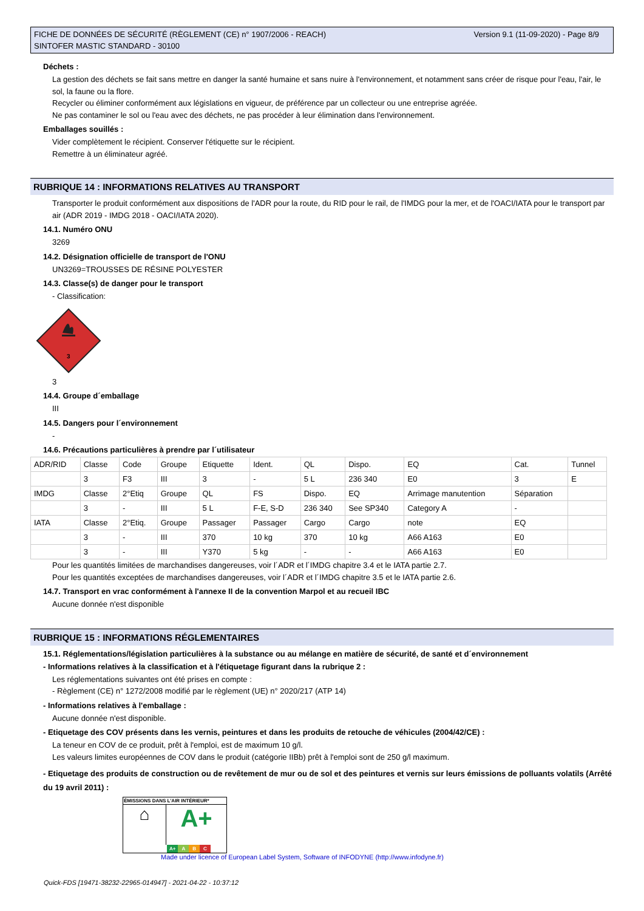FICHE DE DONNÉES DE SÉCURITÉ (RÈGLEMENT (CE) n° 1907/2006 - REACH)
SINTOFER MASTIC STANDARD - 30100
Version 9.1 (11-09-2020) - Page 8/9
Déchets :
La gestion des déchets se fait sans mettre en danger la santé humaine et sans nuire à l'environnement, et notamment sans créer de risque pour l'eau, l'air, le sol, la faune ou la flore.
Recycler ou éliminer conformément aux législations en vigueur, de préférence par un collecteur ou une entreprise agréée.
Ne pas contaminer le sol ou l'eau avec des déchets, ne pas procéder à leur élimination dans l'environnement.
Emballages souillés :
Vider complètement le récipient. Conserver l'étiquette sur le récipient.
Remettre à un éliminateur agréé.
RUBRIQUE 14 : INFORMATIONS RELATIVES AU TRANSPORT
Transporter le produit conformément aux dispositions de l'ADR pour la route, du RID pour le rail, de l'IMDG pour la mer, et de l'OACI/IATA pour le transport par air (ADR 2019 - IMDG 2018 - OACI/IATA 2020).
14.1. Numéro ONU
3269
14.2. Désignation officielle de transport de l'ONU
UN3269=TROUSSES DE RÉSINE POLYESTER
14.3. Classe(s) de danger pour le transport
- Classification:
3
3
14.4. Groupe d´emballage
III
14.5. Dangers pour l´environnement
-
14.6. Précautions particulières à prendre par l´utilisateur
| ADR/RID | Classe | Code | Groupe | Etiquette | Ident. | QL | Dispo. | EQ | Cat. | Tunnel |
| | 3 | F3 | III | 3 | - | 5 L | 236 340 | E0 | 3 | E |
| IMDG | Classe | 2°Etiq | Groupe | QL | FS | Dispo. | EQ | Arrimage manutention | Séparation | |
| | 3 | - | III | 5 L | F-E, S-D | 236 340 | See SP340 | Category A | - | |
| IATA | Classe | 2°Etiq. | Groupe | Passager | Passager | Cargo | Cargo | note | EQ | |
| | 3 | - | III | 370 | 10 kg | 370 | 10 kg | A66 A163 | E0 | |
| | 3 | - | III | Y370 | 5 kg | - | - | A66 A163 | E0 | |
Pour les quantités limitées de marchandises dangereuses, voir l´ADR et l´IMDG chapitre 3.4 et le IATA partie 2.7.
Pour les quantités exceptées de marchandises dangereuses, voir l´ADR et l´IMDG chapitre 3.5 et le IATA partie 2.6.
14.7. Transport en vrac conformément à l'annexe II de la convention Marpol et au recueil IBC
Aucune donnée n'est disponible
RUBRIQUE 15 : INFORMATIONS RÉGLEMENTAIRES
15.1. Réglementations/législation particulières à la substance ou au mélange en matière de sécurité, de santé et d´environnement
- Informations relatives à la classification et à l'étiquetage figurant dans la rubrique 2 :
Les réglementations suivantes ont été prises en compte :
- Règlement (CE) n° 1272/2008 modifié par le règlement (UE) n° 2020/217 (ATP 14)
- Informations relatives à l'emballage :
Aucune donnée n'est disponible.
- Etiquetage des COV présents dans les vernis, peintures et dans les produits de retouche de véhicules (2004/42/CE) :
La teneur en COV de ce produit, prêt à l'emploi, est de maximum 10 g/l.
Les valeurs limites européennes de COV dans le produit (catégorie IIBb) prêt à l'emploi sont de 250 g/l maximum.
- Etiquetage des produits de construction ou de revêtement de mur ou de sol et des peintures et vernis sur leurs émissions de polluants volatils (Arrêté du 19 avril 2011) :
ÉMISSIONS DANS L'AIR INTÉRIEUR*
⌂
A+
A+ A B C
Made under licence of European Label System, Software of INFODYNE (http://www.infodyne.fr)
Quick-FDS [19471-38232-22965-014947] - 2021-04-22 - 10:37:12